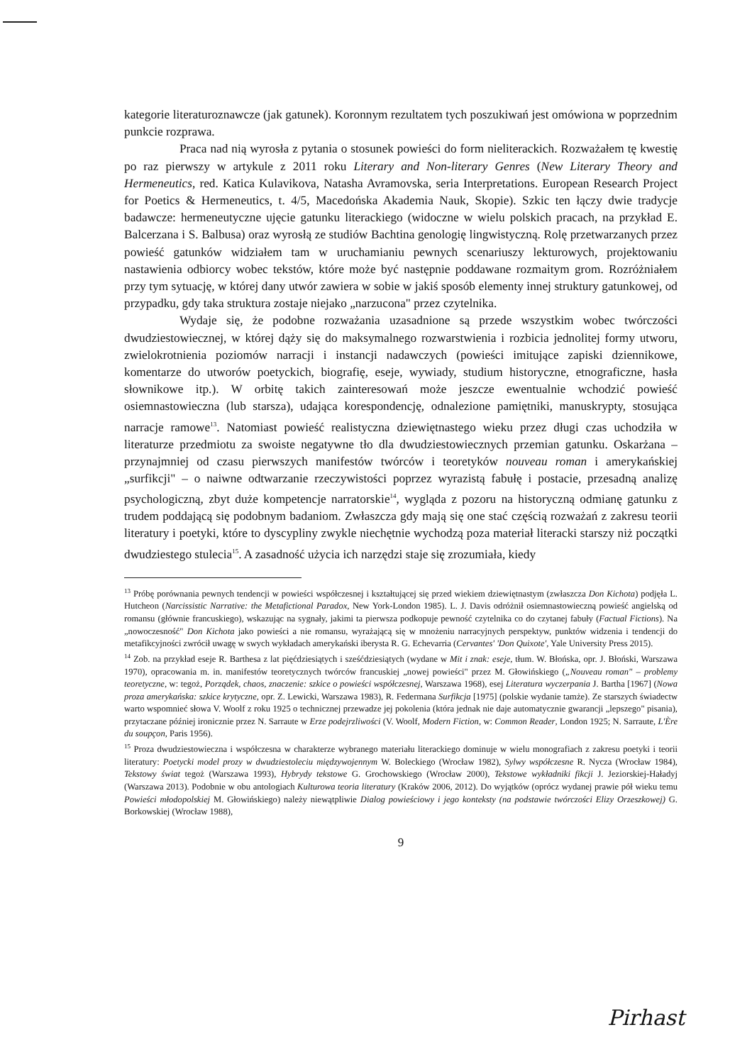kategorie literaturoznawcze (jak gatunek). Koronnym rezultatem tych poszukiwań jest omówiona w poprzednim punkcie rozprawa.
Praca nad nią wyrosła z pytania o stosunek powieści do form nieliterackich. Rozważałem tę kwestię po raz pierwszy w artykule z 2011 roku Literary and Non-literary Genres (New Literary Theory and Hermeneutics, red. Katica Kulavikova, Natasha Avramovska, seria Interpretations. European Research Project for Poetics & Hermeneutics, t. 4/5, Macedońska Akademia Nauk, Skopie). Szkic ten łączy dwie tradycje badawcze: hermeneutyczne ujęcie gatunku literackiego (widoczne w wielu polskich pracach, na przykład E. Balcerzana i S. Balbusa) oraz wyrosłą ze studiów Bachtina genologię lingwistyczną. Rolę przetwarzanych przez powieść gatunków widziałem tam w uruchamianiu pewnych scenariuszy lekturowych, projektowaniu nastawienia odbiorcy wobec tekstów, które może być następnie poddawane rozmaitym grom. Rozróżniałem przy tym sytuację, w której dany utwór zawiera w sobie w jakiś sposób elementy innej struktury gatunkowej, od przypadku, gdy taka struktura zostaje niejako „narzucona" przez czytelnika.
Wydaje się, że podobne rozważania uzasadnione są przede wszystkim wobec twórczości dwudziestowiecznej, w której dąży się do maksymalnego rozwarstwienia i rozbicia jednolitej formy utworu, zwielokrotnienia poziomów narracji i instancji nadawczych (powieści imitujące zapiski dziennikowe, komentarze do utworów poetyckich, biografię, eseje, wywiady, studium historyczne, etnograficzne, hasła słownikowe itp.). W orbitę takich zainteresowań może jeszcze ewentualnie wchodzić powieść osiemnastowieczna (lub starsza), udająca korespondencję, odnalezione pamiętniki, manuskrypty, stosująca narracje ramowe<sup>13</sup>. Natomiast powieść realistyczna dziewiętnastego wieku przez długi czas uchodziła w literaturze przedmiotu za swoiste negatywne tło dla dwudziestowiecznych przemian gatunku. Oskarżana – przynajmniej od czasu pierwszych manifestów twórców i teoretyków nouveau roman i amerykańskiej „surfikcji" – o naiwne odtwarzanie rzeczywistości poprzez wyrazistą fabułę i postacie, przesadną analizę psychologiczną, zbyt duże kompetencje narratorskie<sup>14</sup>, wygląda z pozoru na historyczną odmianę gatunku z trudem poddającą się podobnym badaniom. Zwłaszcza gdy mają się one stać częścią rozważań z zakresu teorii literatury i poetyki, które to dyscypliny zwykle niechętnie wychodzą poza materiał literacki starszy niż początki dwudziestego stulecia<sup>15</sup>. A zasadność użycia ich narzędzi staje się zrozumiała, kiedy
<sup>13</sup> Próbę porównania pewnych tendencji w powieści współczesnej i kształtującej się przed wiekiem dziewiętnastym (zwłaszcza Don Kichota) podjęła L. Hutcheon (Narcissistic Narrative: the Metafictional Paradox, New York-London 1985). L. J. Davis odróżnił osiemnastowieczną powieść angielską od romansu (głównie francuskiego), wskazując na sygnały, jakimi ta pierwsza podkopuje pewność czytelnika co do czytanej fabuły (Factual Fictions). Na „nowoczesność" Don Kichota jako powieści a nie romansu, wyrażającą się w mnożeniu narracyjnych perspektyw, punktów widzenia i tendencji do metafikcyjności zwrócił uwagę w swych wykładach amerykański iberysta R. G. Echevarria (Cervantes' 'Don Quixote', Yale University Press 2015).
<sup>14</sup> Zob. na przykład eseje R. Barthesa z lat pięćdziesiątych i sześćdziesiątych (wydane w Mit i znak: eseje, tłum. W. Błońska, opr. J. Błoński, Warszawa 1970), opracowania m. in. manifestów teoretycznych twórców francuskiej „nowej powieści" przez M. Głowińskiego („Nouveau roman" – problemy teoretyczne, w: tegoż, Porządek, chaos, znaczenie: szkice o powieści współczesnej, Warszawa 1968), esej Literatura wyczerpania J. Bartha [1967] (Nowa proza amerykańska: szkice krytyczne, opr. Z. Lewicki, Warszawa 1983), R. Federmana Surfikcja [1975] (polskie wydanie tamże). Ze starszych świadectw warto wspomnieć słowa V. Woolf z roku 1925 o technicznej przewadze jej pokolenia (która jednak nie daje automatycznie gwarancji „lepszego" pisania), przytaczane później ironicznie przez N. Sarraute w Erze podejrzliwości (V. Woolf, Modern Fiction, w: Common Reader, London 1925; N. Sarraute, L'Ère du soupçon, Paris 1956).
<sup>15</sup> Proza dwudziestowieczna i współczesna w charakterze wybranego materiału literackiego dominuje w wielu monografiach z zakresu poetyki i teorii literatury: Poetycki model prozy w dwudziestoleciu międzywojennym W. Boleckiego (Wrocław 1982), Sylwy współczesne R. Nycza (Wrocław 1984), Tekstowy świat tegoż (Warszawa 1993), Hybrydy tekstowe G. Grochowskiego (Wrocław 2000), Tekstowe wykładniki fikcji J. Jeziorskiej-Haładyj (Warszawa 2013). Podobnie w obu antologiach Kulturowa teoria literatury (Kraków 2006, 2012). Do wyjątków (oprócz wydanej prawie pół wieku temu Powieści młodopolskiej M. Głowińskiego) należy niewątpliwie Dialog powieściowy i jego konteksty (na podstawie twórczości Elizy Orzeszkowej) G. Borkowskiej (Wrocław 1988),
9
Pirhast